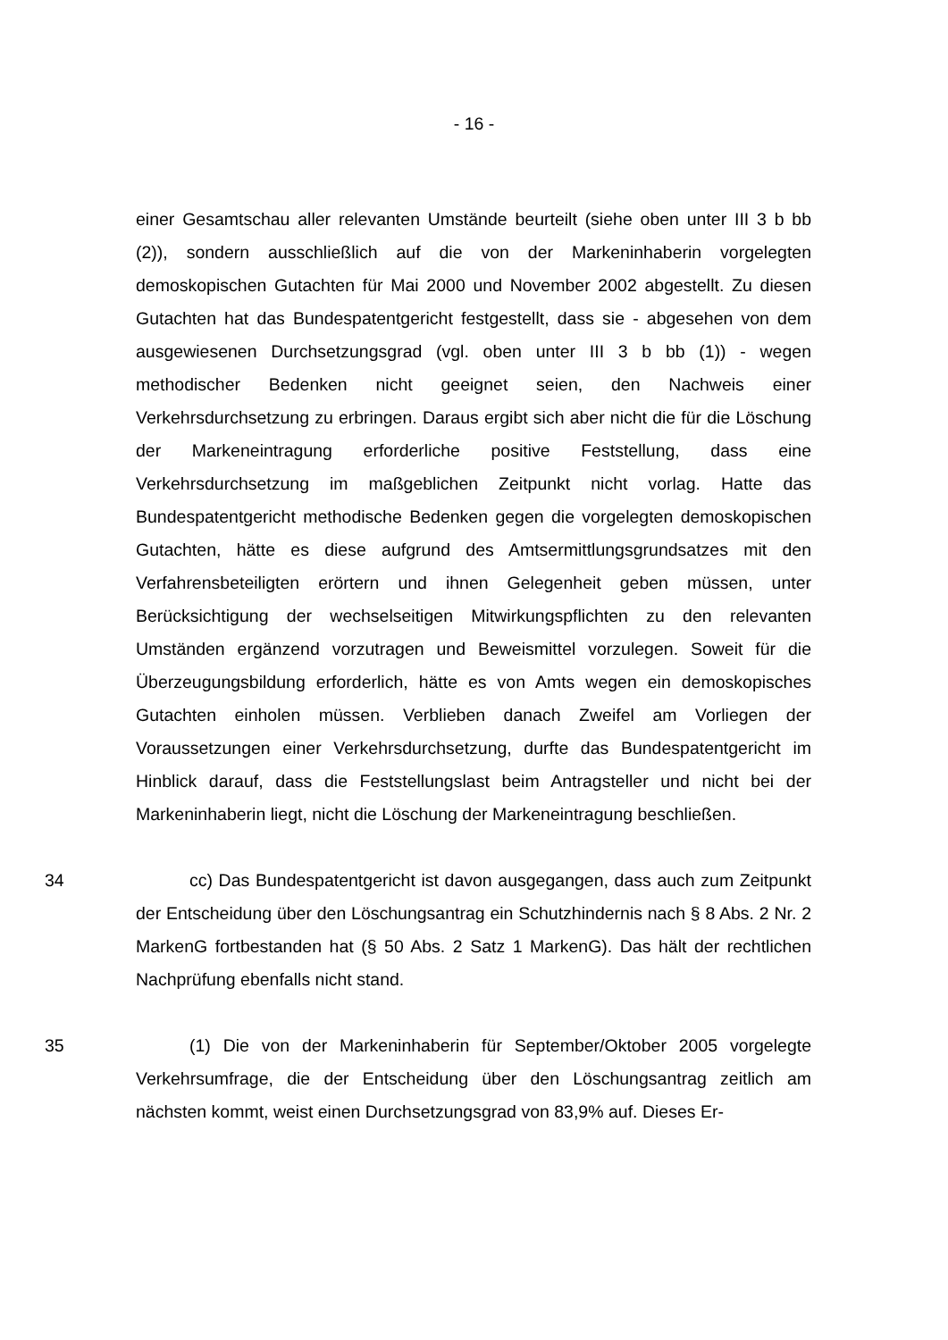- 16 -
einer Gesamtschau aller relevanten Umstände beurteilt (siehe oben unter III 3 b bb (2)), sondern ausschließlich auf die von der Markeninhaberin vorgelegten demoskopischen Gutachten für Mai 2000 und November 2002 abgestellt. Zu diesen Gutachten hat das Bundespatentgericht festgestellt, dass sie - abgesehen von dem ausgewiesenen Durchsetzungsgrad (vgl. oben unter III 3 b bb (1)) - wegen methodischer Bedenken nicht geeignet seien, den Nachweis einer Verkehrsdurchsetzung zu erbringen. Daraus ergibt sich aber nicht die für die Löschung der Markeneintragung erforderliche positive Feststellung, dass eine Verkehrsdurchsetzung im maßgeblichen Zeitpunkt nicht vorlag. Hatte das Bundespatentgericht methodische Bedenken gegen die vorgelegten demoskopischen Gutachten, hätte es diese aufgrund des Amtsermittlungsgrundsatzes mit den Verfahrensbeteiligten erörtern und ihnen Gelegenheit geben müssen, unter Berücksichtigung der wechselseitigen Mitwirkungspflichten zu den relevanten Umständen ergänzend vorzutragen und Beweismittel vorzulegen. Soweit für die Überzeugungsbildung erforderlich, hätte es von Amts wegen ein demoskopisches Gutachten einholen müssen. Verblieben danach Zweifel am Vorliegen der Voraussetzungen einer Verkehrsdurchsetzung, durfte das Bundespatentgericht im Hinblick darauf, dass die Feststellungslast beim Antragsteller und nicht bei der Markeninhaberin liegt, nicht die Löschung der Markeneintragung beschließen.
34 cc) Das Bundespatentgericht ist davon ausgegangen, dass auch zum Zeitpunkt der Entscheidung über den Löschungsantrag ein Schutzhindernis nach § 8 Abs. 2 Nr. 2 MarkenG fortbestanden hat (§ 50 Abs. 2 Satz 1 MarkenG). Das hält der rechtlichen Nachprüfung ebenfalls nicht stand.
35 (1) Die von der Markeninhaberin für September/Oktober 2005 vorgelegte Verkehrsumfrage, die der Entscheidung über den Löschungsantrag zeitlich am nächsten kommt, weist einen Durchsetzungsgrad von 83,9% auf. Dieses Er-